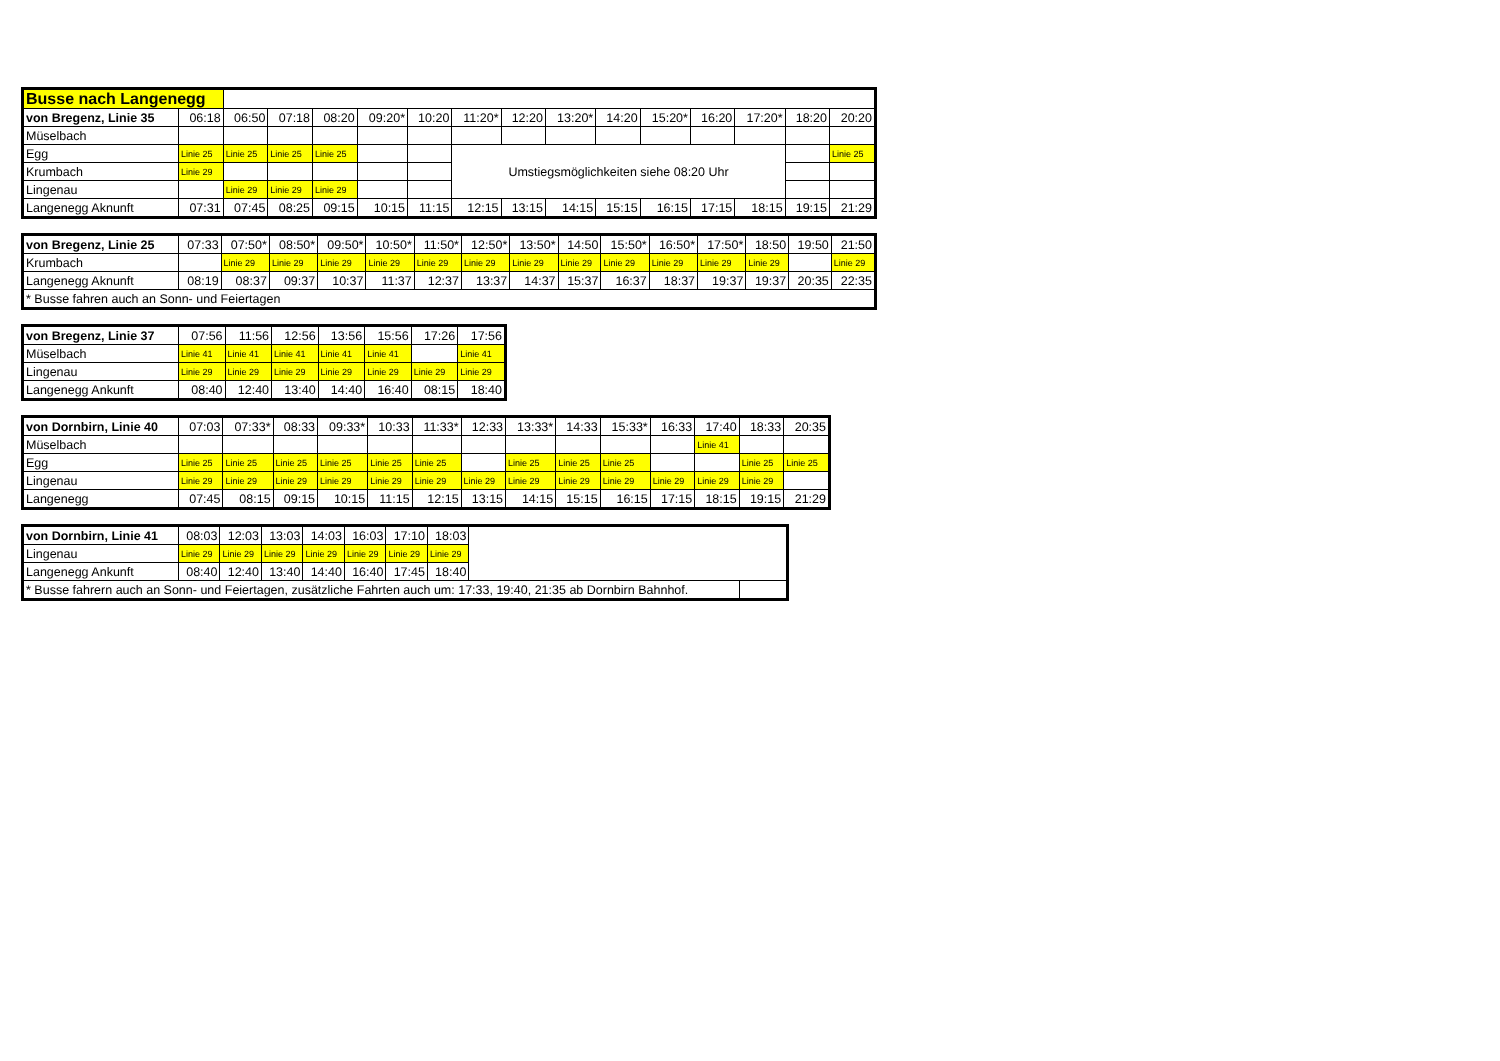| Busse nach Langenegg | | | | | | | | | | | | | | | |
| von Bregenz, Linie 35 | 06:18 | 06:50 | 07:18 | 08:20 | 09:20* | 10:20 | 11:20* | 12:20 | 13:20* | 14:20 | 15:20* | 16:20 | 17:20* | 18:20 | 20:20 |
| Müselbach | | | | | | | | | | | | | | | |
| Egg | Linie 25 | Linie 25 | Linie 25 | Linie 25 | | | Umstiegsmöglichkeiten siehe 08:20 Uhr | | | | | | | | Linie 25 |
| Krumbach | Linie 29 | | | | | | | | | | | | | | |
| Lingenau | | Linie 29 | Linie 29 | Linie 29 | | | | | | | | | | | |
| Langenegg Aknunft | 07:31 | 07:45 | 08:25 | 09:15 | 10:15 | 11:15 | 12:15 | 13:15 | 14:15 | 15:15 | 16:15 | 17:15 | 18:15 | 19:15 | 21:29 |
| von Bregenz, Linie 25 | 07:33 | 07:50* | 08:50* | 09:50* | 10:50* | 11:50* | 12:50* | 13:50* | 14:50 | 15:50* | 16:50* | 17:50* | 18:50 | 19:50 | 21:50 |
| Krumbach | | Linie 29 | Linie 29 | Linie 29 | Linie 29 | Linie 29 | Linie 29 | Linie 29 | Linie 29 | Linie 29 | Linie 29 | Linie 29 | Linie 29 | | Linie 29 |
| Langenegg Aknunft | 08:19 | 08:37 | 09:37 | 10:37 | 11:37 | 12:37 | 13:37 | 14:37 | 15:37 | 16:37 | 18:37 | 19:37 | 19:37 | 20:35 | 22:35 |
| * Busse fahren auch an Sonn- und Feiertagen | | | | | | | | | | | | | | | |
| von Bregenz, Linie 37 | 07:56 | 11:56 | 12:56 | 13:56 | 15:56 | 17:26 | 17:56 |
| Müselbach | Linie 41 | Linie 41 | Linie 41 | Linie 41 | Linie 41 | | Linie 41 |
| Lingenau | Linie 29 | Linie 29 | Linie 29 | Linie 29 | Linie 29 | Linie 29 | Linie 29 |
| Langenegg Ankunft | 08:40 | 12:40 | 13:40 | 14:40 | 16:40 | 08:15 | 18:40 |
| von Dornbirn, Linie 40 | 07:03 | 07:33* | 08:33 | 09:33* | 10:33 | 11:33* | 12:33 | 13:33* | 14:33 | 15:33* | 16:33 | 17:40 | 18:33 | 20:35 |
| Müselbach | | | | | | | | | | | | Linie 41 | | |
| Egg | Linie 25 | Linie 25 | Linie 25 | Linie 25 | Linie 25 | Linie 25 | | Linie 25 | Linie 25 | Linie 25 | | | Linie 25 | Linie 25 |
| Lingenau | Linie 29 | Linie 29 | Linie 29 | Linie 29 | Linie 29 | Linie 29 | Linie 29 | Linie 29 | Linie 29 | Linie 29 | Linie 29 | Linie 29 | Linie 29 | |
| Langenegg | 07:45 | 08:15 | 09:15 | 10:15 | 11:15 | 12:15 | 13:15 | 14:15 | 15:15 | 16:15 | 17:15 | 18:15 | 19:15 | 21:29 |
| von Dornbirn, Linie 41 | 08:03 | 12:03 | 13:03 | 14:03 | 16:03 | 17:10 | 18:03 | | |
| Lingenau | Linie 29 | Linie 29 | Linie 29 | Linie 29 | Linie 29 | Linie 29 | Linie 29 | | |
| Langenegg Ankunft | 08:40 | 12:40 | 13:40 | 14:40 | 16:40 | 17:45 | 18:40 | | |
| * Busse fahrern auch an Sonn- und Feiertagen, zusätzliche Fahrten auch um: 17:33, 19:40, 21:35 ab Dornbirn Bahnhof. | | | | | | | | | |